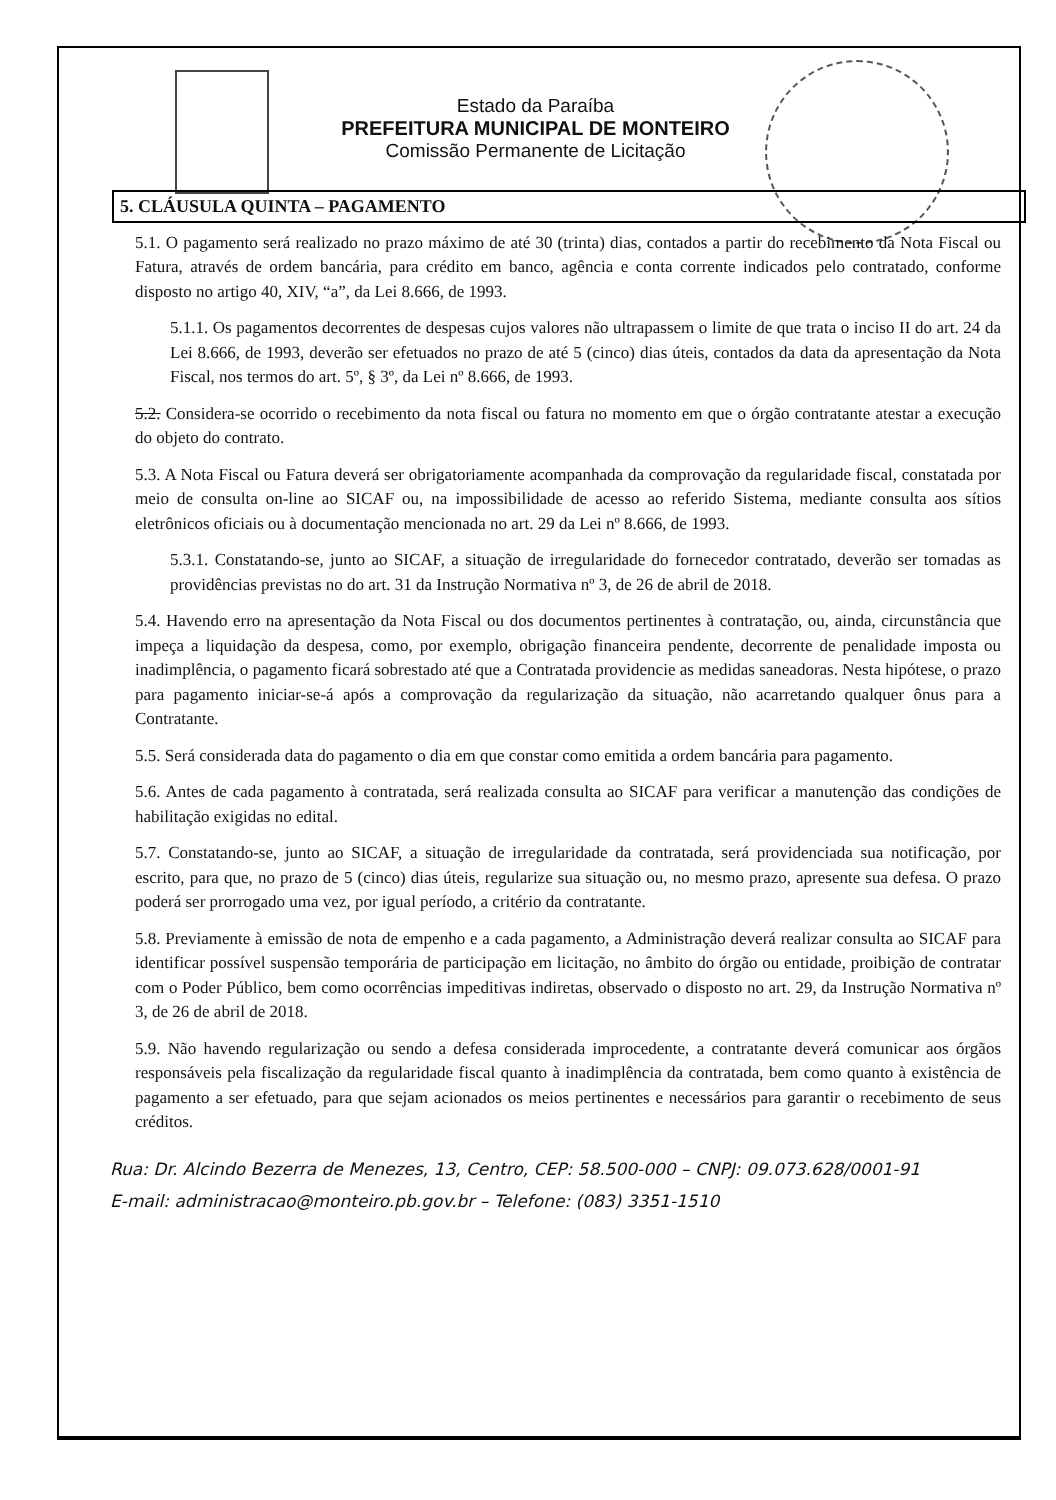Estado da Paraíba
PREFEITURA MUNICIPAL DE MONTEIRO
Comissão Permanente de Licitação
5. CLÁUSULA QUINTA – PAGAMENTO
5.1. O pagamento será realizado no prazo máximo de até 30 (trinta) dias, contados a partir do recebimento da Nota Fiscal ou Fatura, através de ordem bancária, para crédito em banco, agência e conta corrente indicados pelo contratado, conforme disposto no artigo 40, XIV, “a”, da Lei 8.666, de 1993.
5.1.1. Os pagamentos decorrentes de despesas cujos valores não ultrapassem o limite de que trata o inciso II do art. 24 da Lei 8.666, de 1993, deverão ser efetuados no prazo de até 5 (cinco) dias úteis, contados da data da apresentação da Nota Fiscal, nos termos do art. 5º, § 3º, da Lei nº 8.666, de 1993.
5.2. Considera-se ocorrido o recebimento da nota fiscal ou fatura no momento em que o órgão contratante atestar a execução do objeto do contrato.
5.3. A Nota Fiscal ou Fatura deverá ser obrigatoriamente acompanhada da comprovação da regularidade fiscal, constatada por meio de consulta on-line ao SICAF ou, na impossibilidade de acesso ao referido Sistema, mediante consulta aos sítios eletrônicos oficiais ou à documentação mencionada no art. 29 da Lei nº 8.666, de 1993.
5.3.1. Constatando-se, junto ao SICAF, a situação de irregularidade do fornecedor contratado, deverão ser tomadas as providências previstas no do art. 31 da Instrução Normativa nº 3, de 26 de abril de 2018.
5.4. Havendo erro na apresentação da Nota Fiscal ou dos documentos pertinentes à contratação, ou, ainda, circunstância que impeça a liquidação da despesa, como, por exemplo, obrigação financeira pendente, decorrente de penalidade imposta ou inadimplência, o pagamento ficará sobrestado até que a Contratada providencie as medidas saneadoras. Nesta hipótese, o prazo para pagamento iniciar-se-á após a comprovação da regularização da situação, não acarretando qualquer ônus para a Contratante.
5.5. Será considerada data do pagamento o dia em que constar como emitida a ordem bancária para pagamento.
5.6. Antes de cada pagamento à contratada, será realizada consulta ao SICAF para verificar a manutenção das condições de habilitação exigidas no edital.
5.7. Constatando-se, junto ao SICAF, a situação de irregularidade da contratada, será providenciada sua notificação, por escrito, para que, no prazo de 5 (cinco) dias úteis, regularize sua situação ou, no mesmo prazo, apresente sua defesa. O prazo poderá ser prorrogado uma vez, por igual período, a critério da contratante.
5.8. Previamente à emissão de nota de empenho e a cada pagamento, a Administração deverá realizar consulta ao SICAF para identificar possível suspensão temporária de participação em licitação, no âmbito do órgão ou entidade, proibição de contratar com o Poder Público, bem como ocorrências impeditivas indiretas, observado o disposto no art. 29, da Instrução Normativa nº 3, de 26 de abril de 2018.
5.9. Não havendo regularização ou sendo a defesa considerada improcedente, a contratante deverá comunicar aos órgãos responsáveis pela fiscalização da regularidade fiscal quanto à inadimplência da contratada, bem como quanto à existência de pagamento a ser efetuado, para que sejam acionados os meios pertinentes e necessários para garantir o recebimento de seus créditos.
Rua: Dr. Alcindo Bezerra de Menezes, 13, Centro, CEP: 58.500-000 – CNPJ: 09.073.628/0001-91
E-mail: administracao@monteiro.pb.gov.br – Telefone: (083) 3351-1510